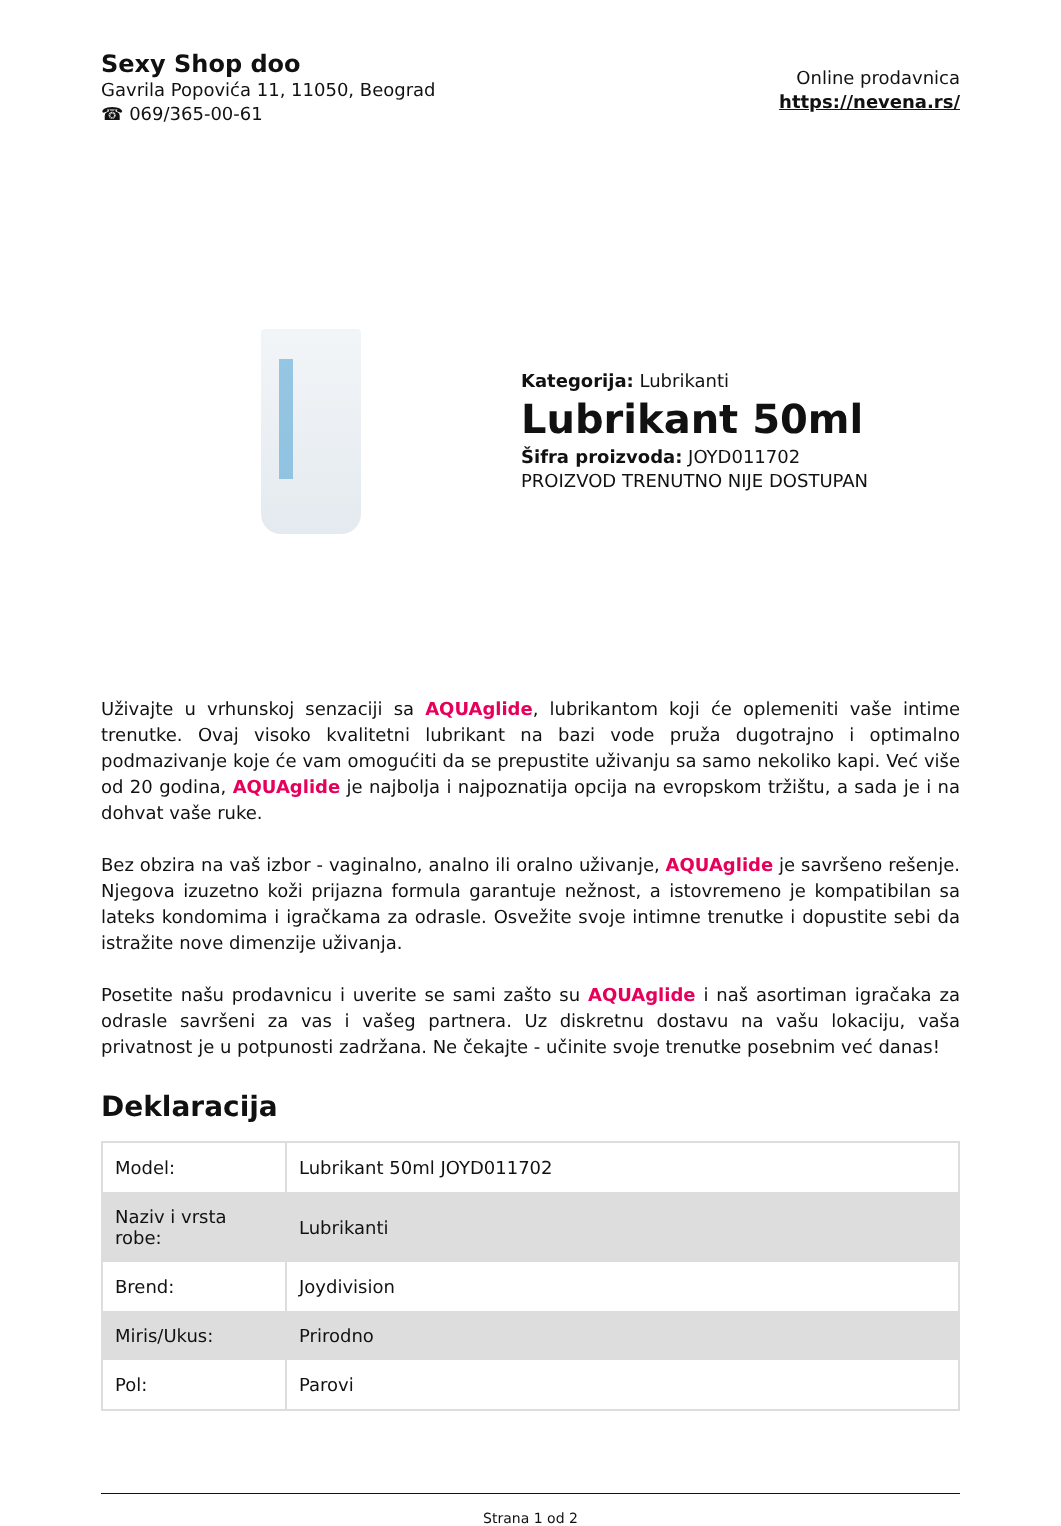Sexy Shop doo
Gavrila Popovića 11, 11050, Beograd
☎ 069/365-00-61
Online prodavnica
https://nevena.rs/
Kategorija: Lubrikanti
Lubrikant 50ml
Šifra proizvoda: JOYD011702
PROIZVOD TRENUTNO NIJE DOSTUPAN
Uživajte u vrhunskoj senzaciji sa AQUAglide, lubrikantom koji će oplemeniti vaše intime trenutke. Ovaj visoko kvalitetni lubrikant na bazi vode pruža dugotrajno i optimalno podmazivanje koje će vam omogućiti da se prepustite uživanju sa samo nekoliko kapi. Već više od 20 godina, AQUAglide je najbolja i najpoznatija opcija na evropskom tržištu, a sada je i na dohvat vaše ruke.
Bez obzira na vaš izbor - vaginalno, analno ili oralno uživanje, AQUAglide je savršeno rešenje. Njegova izuzetno koži prijazna formula garantuje nežnost, a istovremeno je kompatibilan sa lateks kondomima i igračkama za odrasle. Osvežite svoje intimne trenutke i dopustite sebi da istražite nove dimenzije uživanja.
Posetite našu prodavnicu i uverite se sami zašto su AQUAglide i naš asortiman igračaka za odrasle savršeni za vas i vašeg partnera. Uz diskretnu dostavu na vašu lokaciju, vaša privatnost je u potpunosti zadržana. Ne čekajte - učinite svoje trenutke posebnim već danas!
Deklaracija
| Model: | Lubrikant 50ml JOYD011702 |
| Naziv i vrsta robe: | Lubrikanti |
| Brend: | Joydivision |
| Miris/Ukus: | Prirodno |
| Pol: | Parovi |
Strana 1 od 2